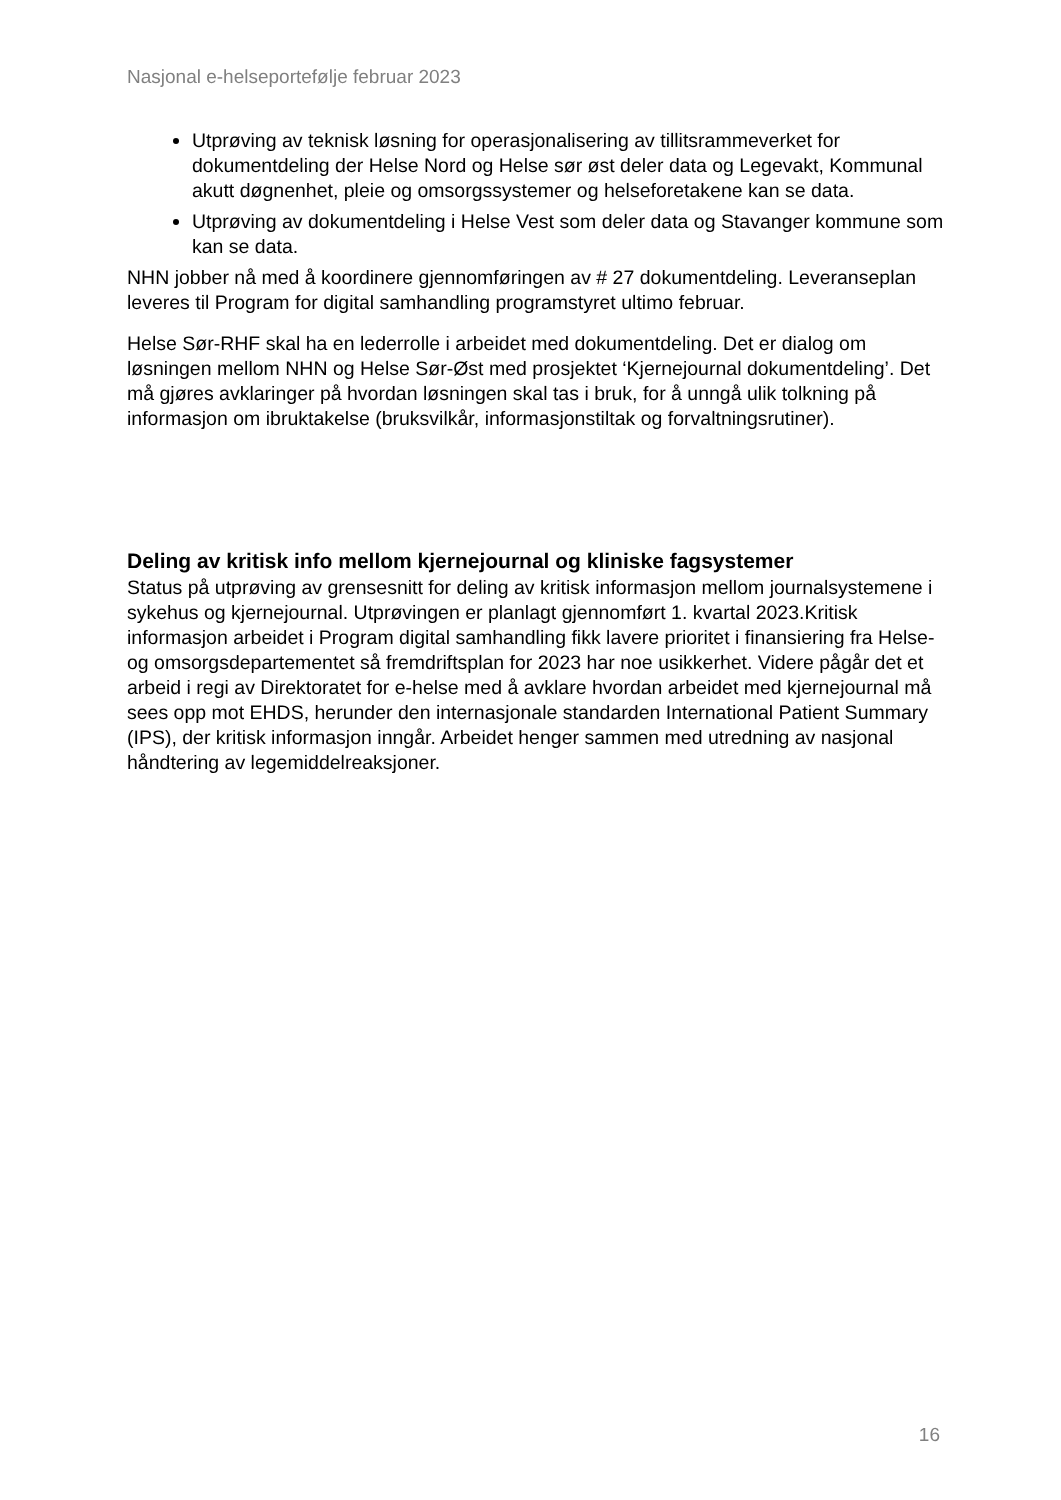Nasjonal e-helseportefølje februar 2023
Utprøving av teknisk løsning for operasjonalisering av tillitsrammeverket for dokumentdeling der Helse Nord og Helse sør øst deler data og Legevakt, Kommunal akutt døgnenhet, pleie og omsorgssystemer og helseforetakene kan se data.
Utprøving av dokumentdeling i Helse Vest som deler data og Stavanger kommune som kan se data.
NHN jobber nå med å koordinere gjennomføringen av # 27 dokumentdeling. Leveranseplan leveres til Program for digital samhandling programstyret ultimo februar.
Helse Sør-RHF skal ha en lederrolle i arbeidet med dokumentdeling. Det er dialog om løsningen mellom NHN og Helse Sør-Øst med prosjektet ‘Kjernejournal dokumentdeling’. Det må gjøres avklaringer på hvordan løsningen skal tas i bruk, for å unngå ulik tolkning på informasjon om ibruktakelse (bruksvilkår, informasjonstiltak og forvaltningsrutiner).
Deling av kritisk info mellom kjernejournal og kliniske fagsystemer
Status på utprøving av grensesnitt for deling av kritisk informasjon mellom journalsystemene i sykehus og kjernejournal. Utprøvingen er planlagt gjennomført 1. kvartal 2023.Kritisk informasjon arbeidet i Program digital samhandling fikk lavere prioritet i finansiering fra Helse- og omsorgsdepartementet så fremdriftsplan for 2023 har noe usikkerhet. Videre pågår det et arbeid i regi av Direktoratet for e-helse med å avklare hvordan arbeidet med kjernejournal må sees opp mot EHDS, herunder den internasjonale standarden International Patient Summary (IPS), der kritisk informasjon inngår. Arbeidet henger sammen med utredning av nasjonal håndtering av legemiddelreaksjoner.
16